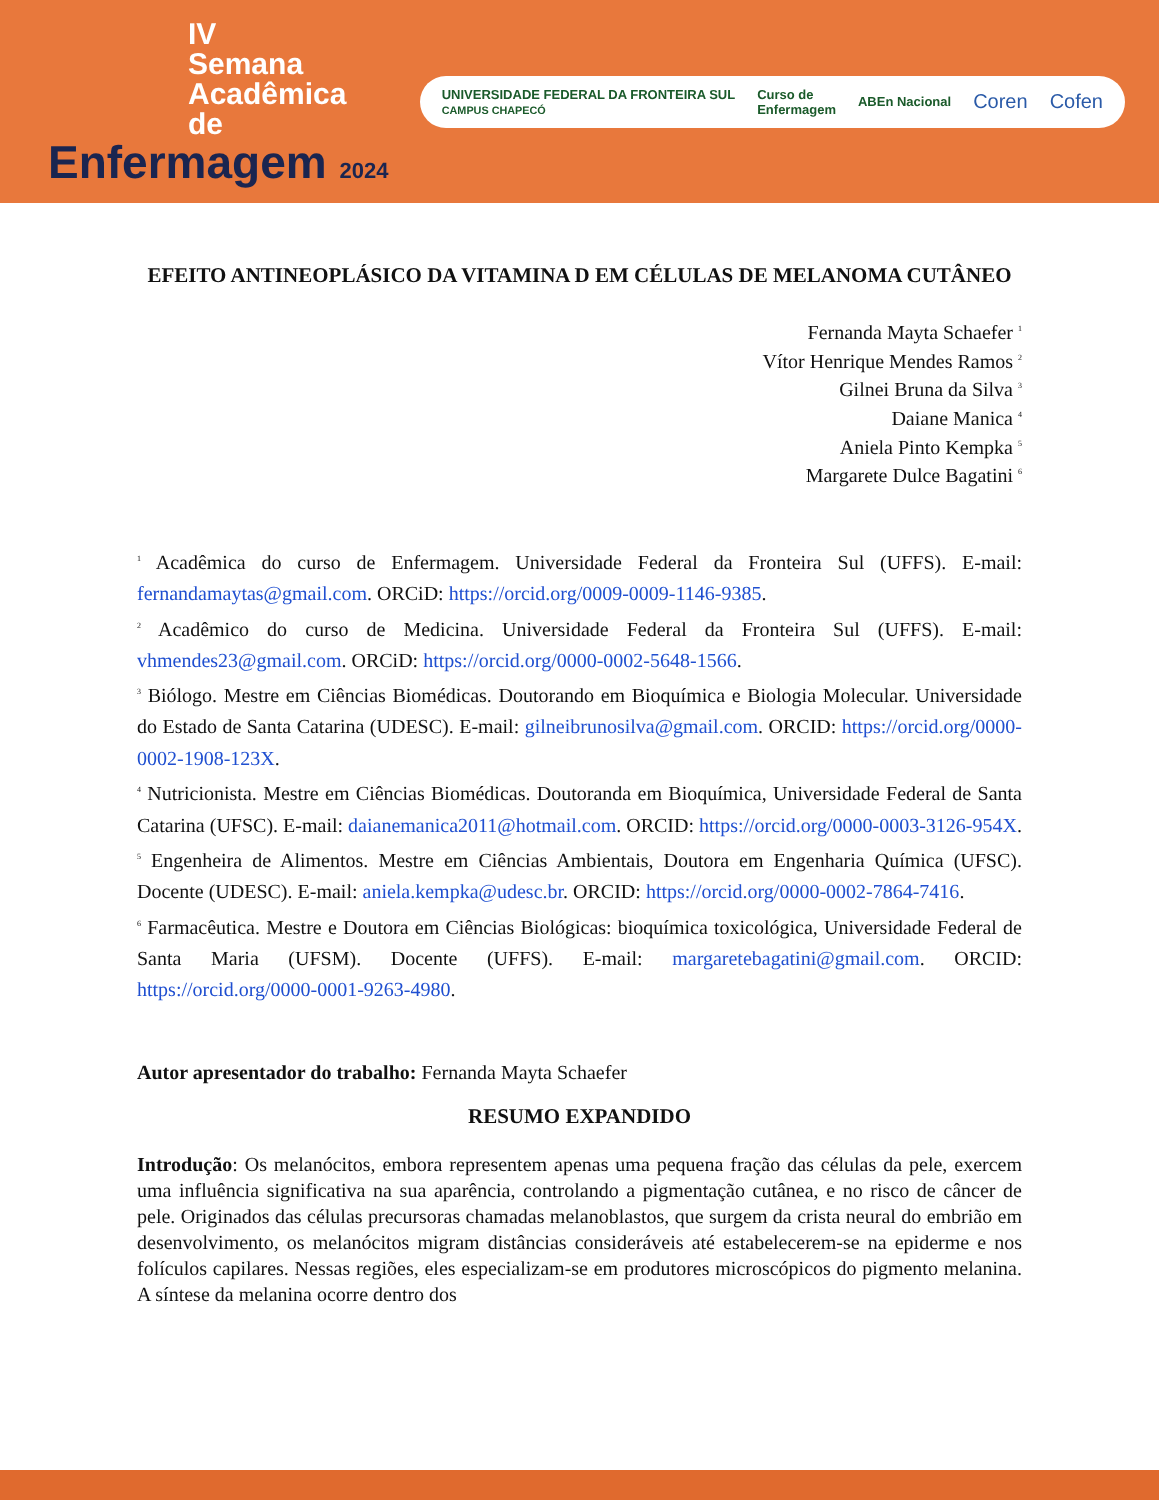IV
Semana
Acadêmica
de
Enfermagem 2024
UNIVERSIDADE FEDERAL DA FRONTEIRA SUL
CAMPUS CHAPECÓ Curso de
Enfermagem ABEn Nacional Coren Cofen
EFEITO ANTINEOPLÁSICO DA VITAMINA D EM CÉLULAS DE MELANOMA CUTÂNEO
Fernanda Mayta Schaefer <sup>1</sup>
Vítor Henrique Mendes Ramos <sup>2</sup>
Gilnei Bruna da Silva <sup>3</sup>
Daiane Manica <sup>4</sup>
Aniela Pinto Kempka <sup>5</sup>
Margarete Dulce Bagatini <sup>6</sup>
<sup>1</sup> Acadêmica do curso de Enfermagem. Universidade Federal da Fronteira Sul (UFFS). E-mail: fernandamaytas@gmail.com. ORCiD: https://orcid.org/0009-0009-1146-9385.
<sup>2</sup> Acadêmico do curso de Medicina. Universidade Federal da Fronteira Sul (UFFS). E-mail: vhmendes23@gmail.com. ORCiD: https://orcid.org/0000-0002-5648-1566.
<sup>3</sup> Biólogo. Mestre em Ciências Biomédicas. Doutorando em Bioquímica e Biologia Molecular. Universidade do Estado de Santa Catarina (UDESC). E-mail: gilneibrunosilva@gmail.com. ORCID: https://orcid.org/0000-0002-1908-123X.
<sup>4</sup> Nutricionista. Mestre em Ciências Biomédicas. Doutoranda em Bioquímica, Universidade Federal de Santa Catarina (UFSC). E-mail: daianemanica2011@hotmail.com. ORCID: https://orcid.org/0000-0003-3126-954X.
<sup>5</sup> Engenheira de Alimentos. Mestre em Ciências Ambientais, Doutora em Engenharia Química (UFSC). Docente (UDESC). E-mail: aniela.kempka@udesc.br. ORCID: https://orcid.org/0000-0002-7864-7416.
<sup>6</sup> Farmacêutica. Mestre e Doutora em Ciências Biológicas: bioquímica toxicológica, Universidade Federal de Santa Maria (UFSM). Docente (UFFS). E-mail: margaretebagatini@gmail.com. ORCID: https://orcid.org/0000-0001-9263-4980.
Autor apresentador do trabalho: Fernanda Mayta Schaefer
RESUMO EXPANDIDO
Introdução: Os melanócitos, embora representem apenas uma pequena fração das células da pele, exercem uma influência significativa na sua aparência, controlando a pigmentação cutânea, e no risco de câncer de pele. Originados das células precursoras chamadas melanoblastos, que surgem da crista neural do embrião em desenvolvimento, os melanócitos migram distâncias consideráveis até estabelecerem-se na epiderme e nos folículos capilares. Nessas regiões, eles especializam-se em produtores microscópicos do pigmento melanina. A síntese da melanina ocorre dentro dos